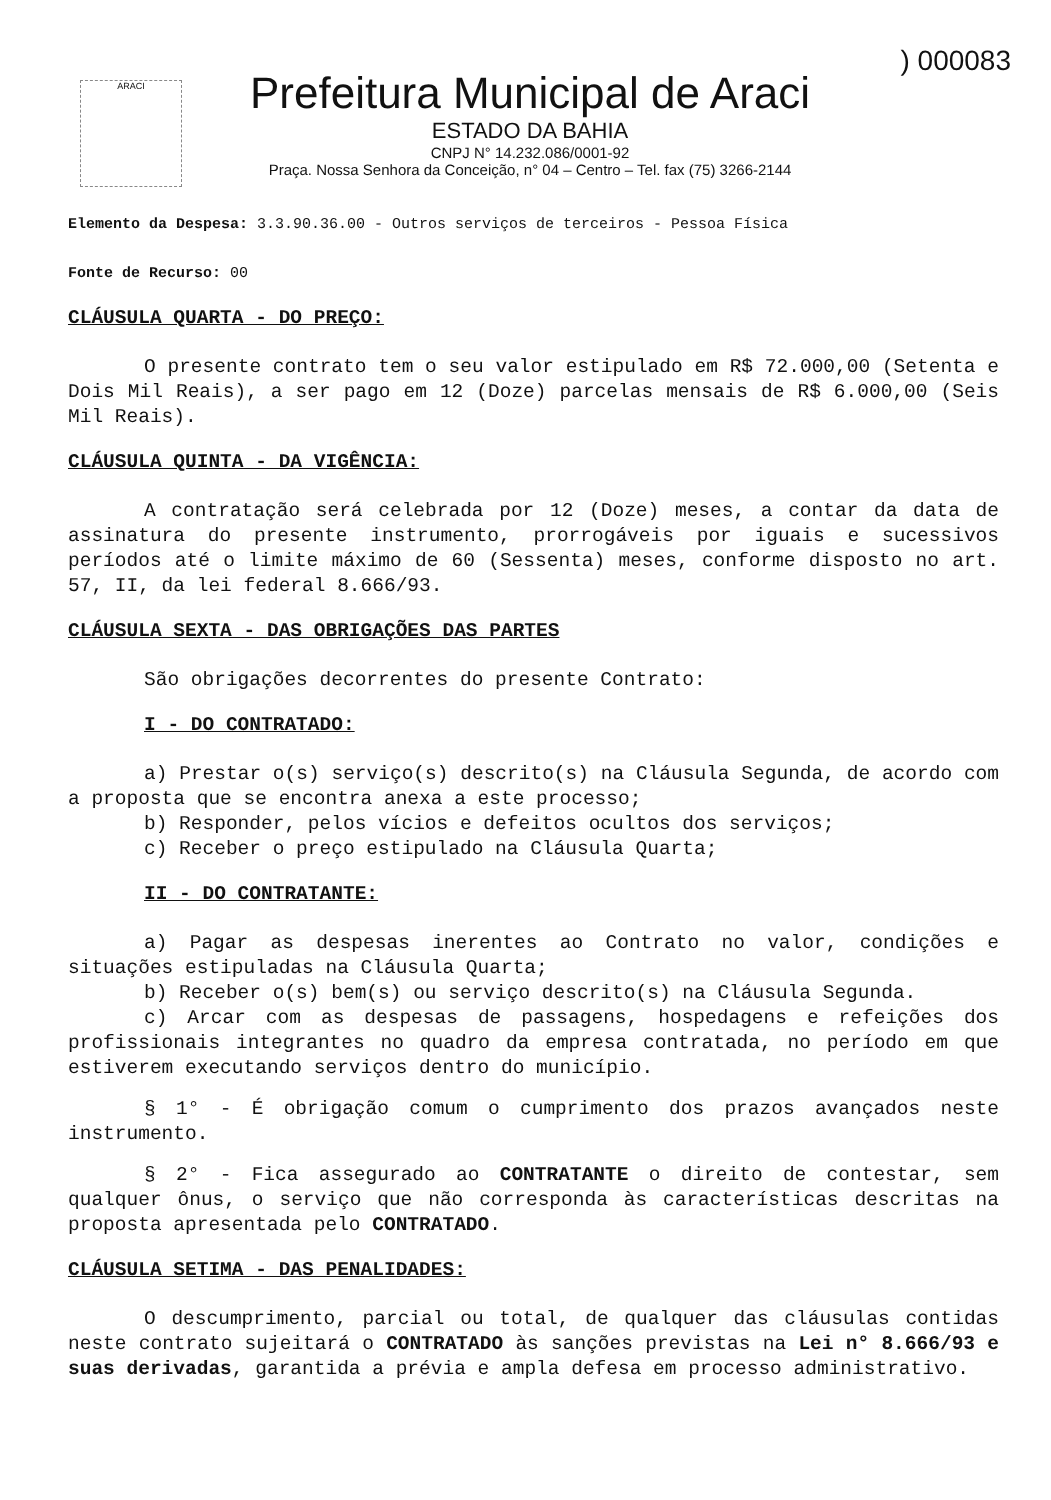) 000083
ARACI
Prefeitura Municipal de Araci
ESTADO DA BAHIA
CNPJ N° 14.232.086/0001-92
Praça. Nossa Senhora da Conceição, n° 04 – Centro – Tel. fax (75) 3266-2144
Elemento da Despesa: 3.3.90.36.00 - Outros serviços de terceiros - Pessoa Física
Fonte de Recurso: 00
CLÁUSULA QUARTA - DO PREÇO:
O presente contrato tem o seu valor estipulado em R$ 72.000,00 (Setenta e Dois Mil Reais), a ser pago em 12 (Doze) parcelas mensais de R$ 6.000,00 (Seis Mil Reais).
CLÁUSULA QUINTA - DA VIGÊNCIA:
A contratação será celebrada por 12 (Doze) meses, a contar da data de assinatura do presente instrumento, prorrogáveis por iguais e sucessivos períodos até o limite máximo de 60 (Sessenta) meses, conforme disposto no art. 57, II, da lei federal 8.666/93.
CLÁUSULA SEXTA - DAS OBRIGAÇÕES DAS PARTES
São obrigações decorrentes do presente Contrato:
I - DO CONTRATADO:
a) Prestar o(s) serviço(s) descrito(s) na Cláusula Segunda, de acordo com a proposta que se encontra anexa a este processo;
b) Responder, pelos vícios e defeitos ocultos dos serviços;
c) Receber o preço estipulado na Cláusula Quarta;
II - DO CONTRATANTE:
a) Pagar as despesas inerentes ao Contrato no valor, condições e situações estipuladas na Cláusula Quarta;
b) Receber o(s) bem(s) ou serviço descrito(s) na Cláusula Segunda.
c) Arcar com as despesas de passagens, hospedagens e refeições dos profissionais integrantes no quadro da empresa contratada, no período em que estiverem executando serviços dentro do município.
§ 1° - É obrigação comum o cumprimento dos prazos avançados neste instrumento.
§ 2° - Fica assegurado ao CONTRATANTE o direito de contestar, sem qualquer ônus, o serviço que não corresponda às características descritas na proposta apresentada pelo CONTRATADO.
CLÁUSULA SETIMA - DAS PENALIDADES:
O descumprimento, parcial ou total, de qualquer das cláusulas contidas neste contrato sujeitará o CONTRATADO às sanções previstas na Lei n° 8.666/93 e suas derivadas, garantida a prévia e ampla defesa em processo administrativo.